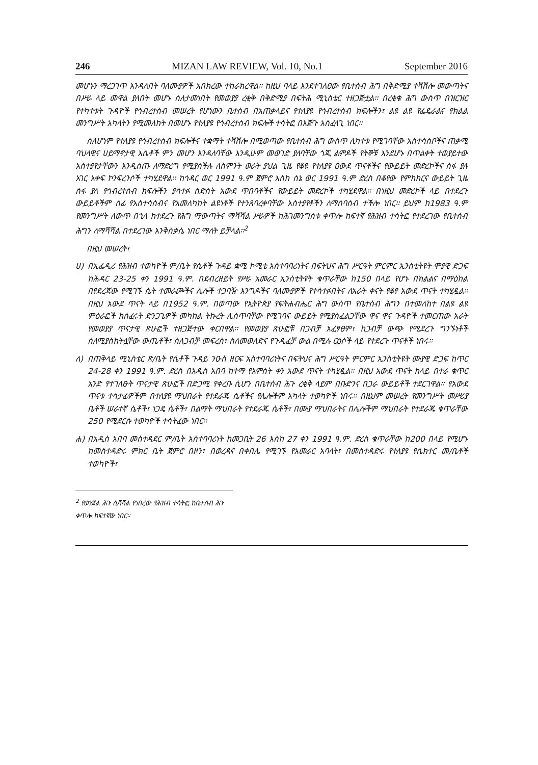246 MIZAN LAW REVIEW, Vol. 10, No.1 September 2016
መሆኑን ማረጋገጥ እንዳለበት ባለሙያዎች አበክረው ተከራክረዋል፡፡ ከዚህ ባላይ እንደተገለፀው የቤተሰብ ሕግ በቅድሚያ ተሻሽሎ መውጣትና በሥራ ላይ መዋል ያለበት መሆኑ ስለታመነበት የመወያያ ረቂቅ በቅድሚያ በፍትሕ ሚኒስቴር ተዘጋጅቷል፡፡ በረቂቁ ሕግ ውስጥ በዝርዝር የተካተቱት ጉዳዮች የኅብረተሰብ መሠረት የሆነውን ቤተሰብ በአጠቃላይና የተለያዩ የኅብረተሰብ ክፍሎችን፣ ልዩ ልዩ የፌዴራልና የክልል መንግሥት አካላትን የሚመለከት በመሆኑ የተለያዩ የኅብረተሰብ ክፍሎች ተሳትፎ በእጅጉ አስፈላጊ ነበር፡፡
ስለሆነም የተለያዩ የኅብረተሰብ ክፍሎችና ተቋማት ተሻሽሎ በሚወጣው የቤተሰብ ሕግ ውስጥ ሊካተቱ የሚገባቸው አስተሳሰቦችና ጠቃሚ ባህላዊና ሀይማኖታዊ እሴቶች ምን መሆን እንዳለባቸው እንዲሁም መወገድ ያለባቸው ጎጂ ልምዶች የትኞቹ እንደሆኑ በጥልቀት ተወያይተው አስተያየታቸውን እንዲሰጡ ለማድረግ የሚያስችሉ ለስምንት ወራት ያህል ጊዜ የቆዩ የተለያዩ ዐውደ ጥናቶችና የውይይት መድረኮችና ሰፋ ያሉ አገር አቀፍ ኮንፍረንሶች ተካሂደዋል፡፡ ከኅዳር ወር 1991 ዓ.ም ጀምሮ እስከ ሰኔ ወር 1991 ዓ.ም ድረስ በቆየው የምክክርና ውይይት ጊዜ ሰፋ ያለ የኅብረተሰብ ክፍሎችን ያሳተፉ ስድስት አውደ ጥበባቶችና የውይይት መድረኮች ተካሂደዋል፡፡ በነዚህ መድረኮች ላይ በተደረጉ ውይይቶችም ሰፊ የአስተሳሰብና የአመለካከት ልዩነቶች የተንጸባረቀባቸው አስተያየቶችን ለማሰባሰብ ተችሎ ነበር፡፡ ይህም ከ1983 ዓ.ም የመንግሥት ለውጥ በኂላ ከተደረጉ የሕግ ማውጣትና ማሻሻል ሥራዎች ከሕገመንግስቱ ቀጥሎ ከፍተኛ የሕዝብ ተሳትፎ የተደረገው የቤተሰብ ሕግን ለማሻሻል በተደረገው እንቅስቃሴ ነበር ማለት ይቻላል፡፡<sup>2</sup>
በዚህ መሠረት፣
ሀ) በኢፌዲሪ የሕዝብ ተወካዮች ም/ቤት የሴቶች ጉዳይ ቋሚ ኮሚቴ አስተባባሪነትና በፍትህና ሕግ ሥርዓት ምርምር ኢንስቲትዩት ሞያዊ ድጋፍ ከሕዳር 23-25 ቀን 1991 ዓ.ም. በደብረዘይት የሥራ አመራር ኢንስቲትዩት ቁጥራቸው ከ150 በላይ የሆኑ በክልልና በማዕከል በየደረጃው የሚገኙ ሴት ተመራጮችና ሌሎች ተጋባዥ እንግዶችና ባለሙያዎች የተሳተፉበትና ለአራት ቀናት የቆየ አውደ ጥናት ተካሂዷል፡፡ በዚህ አውደ ጥናት ላይ በ1952 ዓ.ም. በወጣው የኢትዮጵያ የፍትሐብሔር ሕግ ውስጥ የቤተሰብ ሕግን በተመለከተ በልዩ ልዩ ምዕራፎች ከሰፈሩት ድንጋጌዎች መካከል ትኩረት ሊሰጥባቸው የሚገባና ውይይት የሚያስፈልጋቸው ዋና ዋና ጉዳዮች ተመርጠው አራት የመወያያ ጥናታዊ ጽሁፎች ተዘጋጅተው ቀርበዋል፡፡ የመወያያ ጽሁፎቹ በጋብቻ አፈፃፀም፣ ከጋብቻ ውጭ የሚደረጉ ግንኙነቶች ስለሚያስከትሏቸው ውጤቶች፣ ስለጋብቻ መፍረስ፣ ስለመወለድና የጉዲፈቻ ውል በሚሉ ርዕሶች ላይ የተደረጉ ጥናቶች ነበሩ፡፡
ለ) በጠቅላይ ሚኒስቴር ጽ/ቤት የሴቶች ጉዳይ ንዑስ ዘርፍ አስተባባሪነትና በፍትህና ሕግ ሥርዓት ምርምር ኢንስቲትዩት ሙያዊ ድጋፍ ከጥር 24-28 ቀን 1991 ዓ.ም. ድረስ በአዲስ አበባ ከተማ የአምስት ቀን አውደ ጥናት ተካሂዷል፡፡ በዚህ አውደ ጥናት ከላይ በተራ ቁጥር አንድ የተገለፁት ጥናታዊ ጽሁፎች በድጋሚ የቀረቡ ሲሆን በቤተሰብ ሕጉ ረቂቅ ላይም በቡድንና በጋራ ውይይቶች ተደርገዋል፡፡ የአውደ ጥናቱ ተሳታፊዎችም በተለያዩ ማህበራት የተደራጁ ሴቶችና የሌሎችም አካላት ተወካዮች ነበሩ፡፡ በዚህም መሠረት የመንግሥት መሥሪያ ቤቶች ሠራተኛ ሴቶች፣ ነጋዴ ሴቶች፣ በልማት ማህበራት የተደራጁ ሴቶች፣ በሙያ ማህበራትና በሌሎችም ማህበራት የተደራጁ ቁጥራቸው 250 የሚደርሱ ተወካዮች ተሳትፈው ነበር፡፡
ሐ) በአዲስ አበባ መስተዳደር ም/ቤት አስተባባሪነት ከመጋቢት 26 እስከ 27 ቀን 1991 ዓ.ም. ድረስ ቁጥራቸው ከ200 በላይ የሚሆኑ ከመስተዳድሩ ምክር ቤት ጀምሮ በዞን፣ በወረዳና በቀበሌ የሚገኙ የአመራር አባላት፣ በመስተዳድሩ የተለያዩ የሴክተር መ/ቤቶች ተወካዮች፣
<sup>2</sup> የወንጀል ሕጉ ሲሻሻል የነበረው የሕዝብ ተሳትፎ ከቤተሰብ ሕጉ ቀጥሎ ከፍተኛው ነበር፡፡